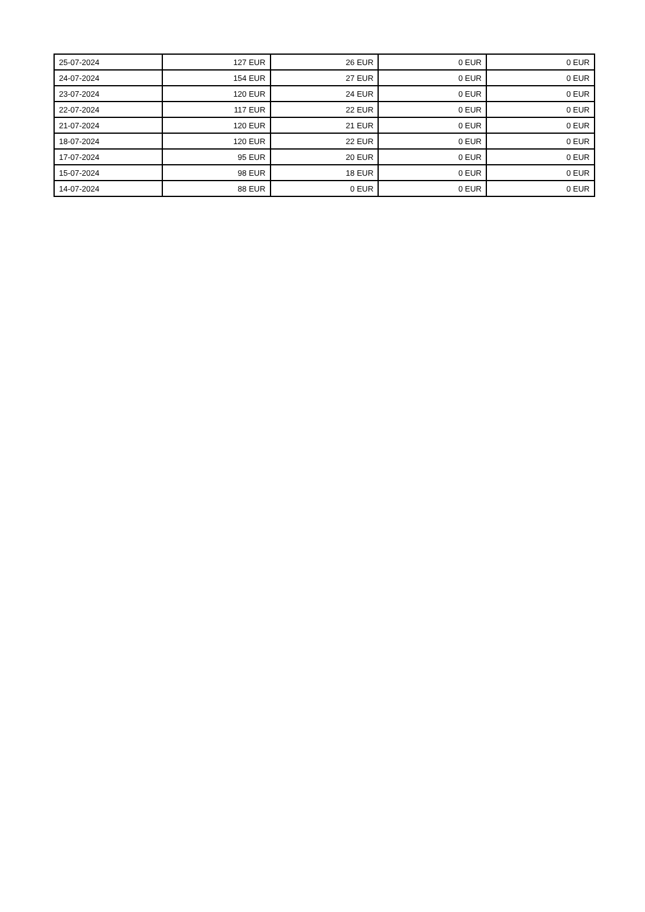| 25-07-2024 | 127 EUR | 26 EUR | 0 EUR | 0 EUR |
| 24-07-2024 | 154 EUR | 27 EUR | 0 EUR | 0 EUR |
| 23-07-2024 | 120 EUR | 24 EUR | 0 EUR | 0 EUR |
| 22-07-2024 | 117 EUR | 22 EUR | 0 EUR | 0 EUR |
| 21-07-2024 | 120 EUR | 21 EUR | 0 EUR | 0 EUR |
| 18-07-2024 | 120 EUR | 22 EUR | 0 EUR | 0 EUR |
| 17-07-2024 | 95 EUR | 20 EUR | 0 EUR | 0 EUR |
| 15-07-2024 | 98 EUR | 18 EUR | 0 EUR | 0 EUR |
| 14-07-2024 | 88 EUR | 0 EUR | 0 EUR | 0 EUR |